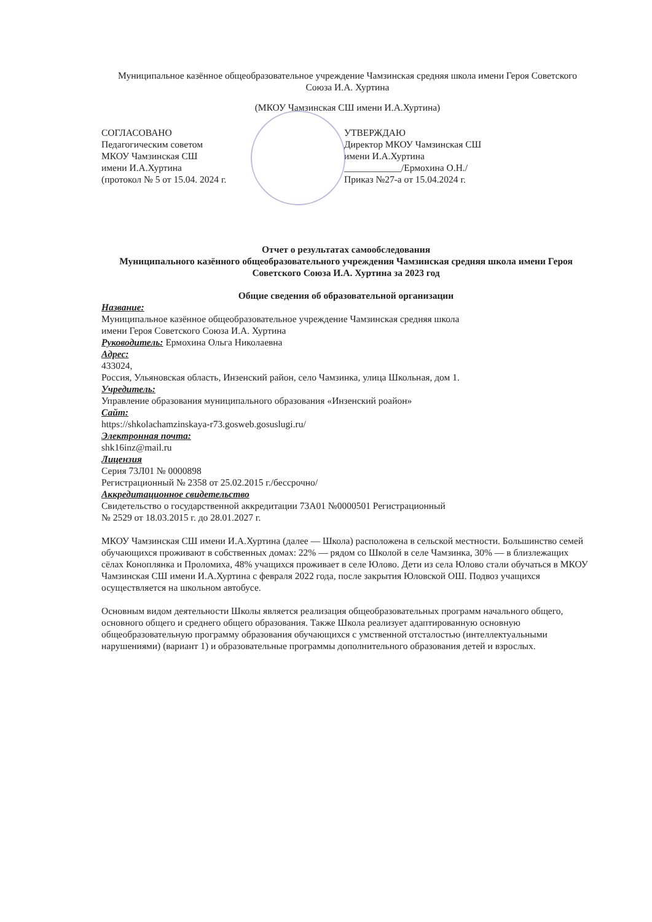Муниципальное казённое общеобразовательное учреждение Чамзинская средняя школа имени Героя Советского Союза И.А. Хуртина
(МКОУ Чамзинская СШ имени И.А.Хуртина)
СОГЛАСОВАНО
Педагогическим советом
МКОУ Чамзинская СШ
имени И.А.Хуртина
(протокол № 5 от 15.04. 2024 г.
УТВЕРЖДАЮ
Директор МКОУ Чамзинская СШ
имени И.А.Хуртина
____________/Ермохина О.Н./
Приказ №27-а от 15.04.2024 г.
Отчет о результатах самообследования
Муниципального казённого общеобразовательного учреждения Чамзинская средняя школа имени Героя Советского Союза И.А. Хуртина за 2023 год
Общие сведения об образовательной организации
Название:
Муниципальное казённое общеобразовательное учреждение Чамзинская средняя школа
имени Героя Советского Союза И.А. Хуртина
Руководитель: Ермохина Ольга Николаевна
Адрес:
433024,
Россия, Ульяновская область, Инзенский район, село Чамзинка, улица Школьная, дом 1.
Учредитель:
Управление образования муниципального образования «Инзенский роайон»
Сайт:
https://shkolachamzinskaya-r73.gosweb.gosuslugi.ru/
Электронная почта:
shk16inz@mail.ru
Лицензия
Серия 73Л01 № 0000898
Регистрационный № 2358 от 25.02.2015 г./бессрочно/
Аккредитационное свидетельство
Свидетельство о государственной аккредитации 73А01 №0000501 Регистрационный
№ 2529 от 18.03.2015 г. до 28.01.2027 г.
МКОУ Чамзинская СШ имени И.А.Хуртина (далее — Школа) расположена в сельской местности. Большинство семей обучающихся проживают в собственных домах: 22% — рядом со Школой в селе Чамзинка, 30% — в близлежащих сёлах Коноплянка и Проломиха, 48% учащихся проживает в селе Юлово. Дети из села Юлово стали обучаться в МКОУ Чамзинская СШ имени И.А.Хуртина с февраля 2022 года, после закрытия Юловской ОШ. Подвоз учащихся осуществляется на школьном автобусе.
Основным видом деятельности Школы является реализация общеобразовательных программ начального общего, основного общего и среднего общего образования. Также Школа реализует адаптированную основную общеобразовательную программу образования обучающихся с умственной отсталостью (интеллектуальными нарушениями) (вариант 1) и образовательные программы дополнительного образования детей и взрослых.